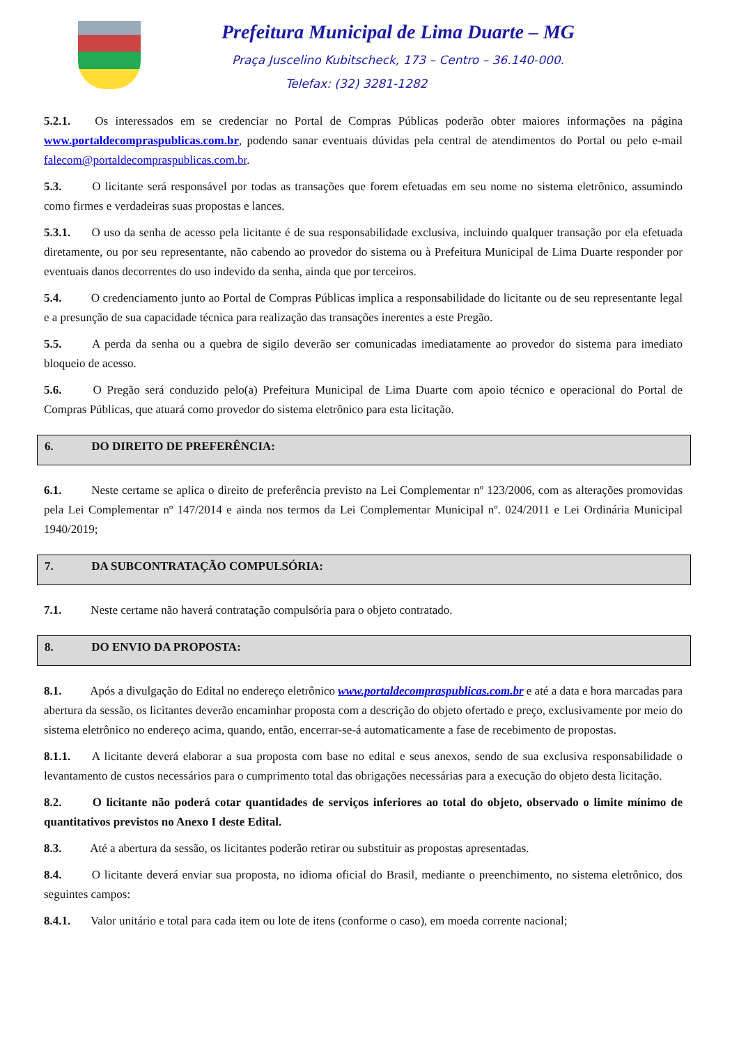Prefeitura Municipal de Lima Duarte – MG
Praça Juscelino Kubitscheck, 173 – Centro – 36.140-000.
Telefax: (32) 3281-1282
5.2.1. Os interessados em se credenciar no Portal de Compras Públicas poderão obter maiores informações na página www.portaldecompraspublicas.com.br, podendo sanar eventuais dúvidas pela central de atendimentos do Portal ou pelo e-mail falecom@portaldecompraspublicas.com.br.
5.3. O licitante será responsável por todas as transações que forem efetuadas em seu nome no sistema eletrônico, assumindo como firmes e verdadeiras suas propostas e lances.
5.3.1. O uso da senha de acesso pela licitante é de sua responsabilidade exclusiva, incluindo qualquer transação por ela efetuada diretamente, ou por seu representante, não cabendo ao provedor do sistema ou à Prefeitura Municipal de Lima Duarte responder por eventuais danos decorrentes do uso indevido da senha, ainda que por terceiros.
5.4. O credenciamento junto ao Portal de Compras Públicas implica a responsabilidade do licitante ou de seu representante legal e a presunção de sua capacidade técnica para realização das transações inerentes a este Pregão.
5.5. A perda da senha ou a quebra de sigilo deverão ser comunicadas imediatamente ao provedor do sistema para imediato bloqueio de acesso.
5.6. O Pregão será conduzido pelo(a) Prefeitura Municipal de Lima Duarte com apoio técnico e operacional do Portal de Compras Públicas, que atuará como provedor do sistema eletrônico para esta licitação.
6. DO DIREITO DE PREFERÊNCIA:
6.1. Neste certame se aplica o direito de preferência previsto na Lei Complementar nº 123/2006, com as alterações promovidas pela Lei Complementar nº 147/2014 e ainda nos termos da Lei Complementar Municipal nº. 024/2011 e Lei Ordinária Municipal 1940/2019;
7. DA SUBCONTRATAÇÃO COMPULSÓRIA:
7.1. Neste certame não haverá contratação compulsória para o objeto contratado.
8. DO ENVIO DA PROPOSTA:
8.1. Após a divulgação do Edital no endereço eletrônico www.portaldecompraspublicas.com.br e até a data e hora marcadas para abertura da sessão, os licitantes deverão encaminhar proposta com a descrição do objeto ofertado e preço, exclusivamente por meio do sistema eletrônico no endereço acima, quando, então, encerrar-se-á automaticamente a fase de recebimento de propostas.
8.1.1. A licitante deverá elaborar a sua proposta com base no edital e seus anexos, sendo de sua exclusiva responsabilidade o levantamento de custos necessários para o cumprimento total das obrigações necessárias para a execução do objeto desta licitação.
8.2. O licitante não poderá cotar quantidades de serviços inferiores ao total do objeto, observado o limite mínimo de quantitativos previstos no Anexo I deste Edital.
8.3. Até a abertura da sessão, os licitantes poderão retirar ou substituir as propostas apresentadas.
8.4. O licitante deverá enviar sua proposta, no idioma oficial do Brasil, mediante o preenchimento, no sistema eletrônico, dos seguintes campos:
8.4.1. Valor unitário e total para cada item ou lote de itens (conforme o caso), em moeda corrente nacional;